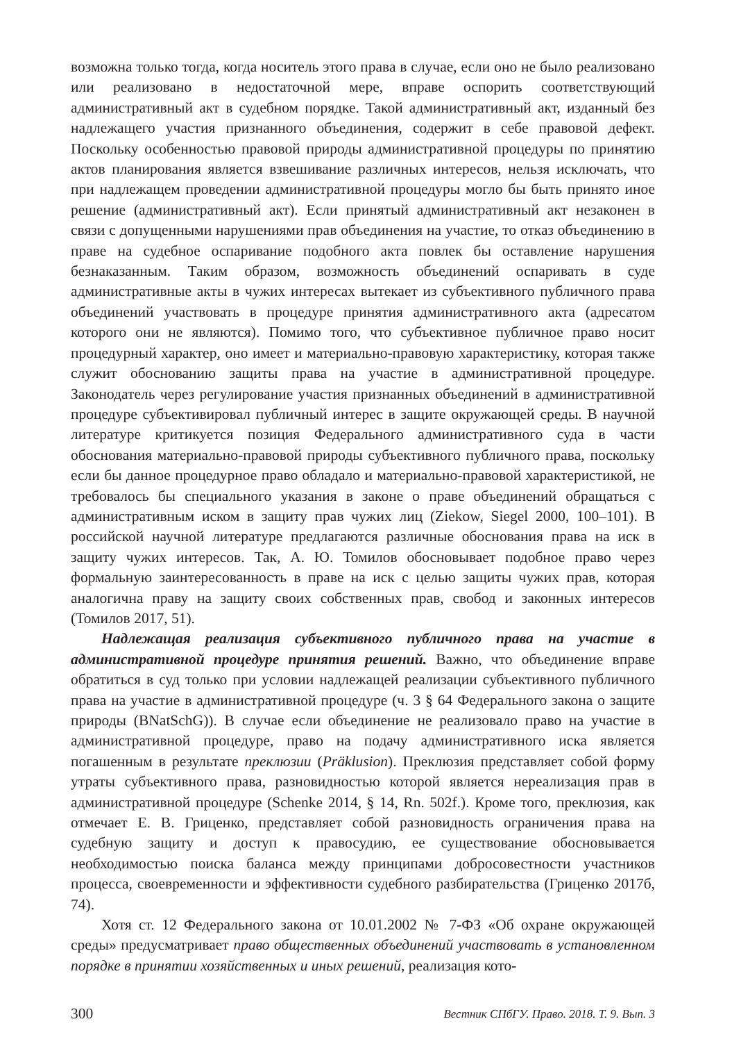возможна только тогда, когда носитель этого права в случае, если оно не было реализовано или реализовано в недостаточной мере, вправе оспорить соответствующий административный акт в судебном порядке. Такой административный акт, изданный без надлежащего участия признанного объединения, содержит в себе правовой дефект. Поскольку особенностью правовой природы административной процедуры по принятию актов планирования является взвешивание различных интересов, нельзя исключать, что при надлежащем проведении административной процедуры могло бы быть принято иное решение (административный акт). Если принятый административный акт незаконен в связи с допущенными нарушениями прав объединения на участие, то отказ объединению в праве на судебное оспаривание подобного акта повлек бы оставление нарушения безнаказанным. Таким образом, возможность объединений оспаривать в суде административные акты в чужих интересах вытекает из субъективного публичного права объединений участвовать в процедуре принятия административного акта (адресатом которого они не являются). Помимо того, что субъективное публичное право носит процедурный характер, оно имеет и материально-правовую характеристику, которая также служит обоснованию защиты права на участие в административной процедуре. Законодатель через регулирование участия признанных объединений в административной процедуре субъективировал публичный интерес в защите окружающей среды. В научной литературе критикуется позиция Федерального административного суда в части обоснования материально-правовой природы субъективного публичного права, поскольку если бы данное процедурное право обладало и материально-правовой характеристикой, не требовалось бы специального указания в законе о праве объединений обращаться с административным иском в защиту прав чужих лиц (Ziekow, Siegel 2000, 100–101). В российской научной литературе предлагаются различные обоснования права на иск в защиту чужих интересов. Так, А. Ю. Томилов обосновывает подобное право через формальную заинтересованность в праве на иск с целью защиты чужих прав, которая аналогична праву на защиту своих собственных прав, свобод и законных интересов (Томилов 2017, 51).
Надлежащая реализация субъективного публичного права на участие в административной процедуре принятия решений. Важно, что объединение вправе обратиться в суд только при условии надлежащей реализации субъективного публичного права на участие в административной процедуре (ч. 3 § 64 Федерального закона о защите природы (BNatSchG)). В случае если объединение не реализовало право на участие в административной процедуре, право на подачу административного иска является погашенным в результате преклюзии (Präklusion). Преклюзия представляет собой форму утраты субъективного права, разновидностью которой является нереализация прав в административной процедуре (Schenke 2014, § 14, Rn. 502f.). Кроме того, преклюзия, как отмечает Е. В. Гриценко, представляет собой разновидность ограничения права на судебную защиту и доступ к правосудию, ее существование обосновывается необходимостью поиска баланса между принципами добросовестности участников процесса, своевременности и эффективности судебного разбирательства (Гриценко 2017б, 74).
Хотя ст. 12 Федерального закона от 10.01.2002 № 7-ФЗ «Об охране окружающей среды» предусматривает право общественных объединений участвовать в установленном порядке в принятии хозяйственных и иных решений, реализация кото-
300 Вестник СПбГУ. Право. 2018. Т. 9. Вып. 3